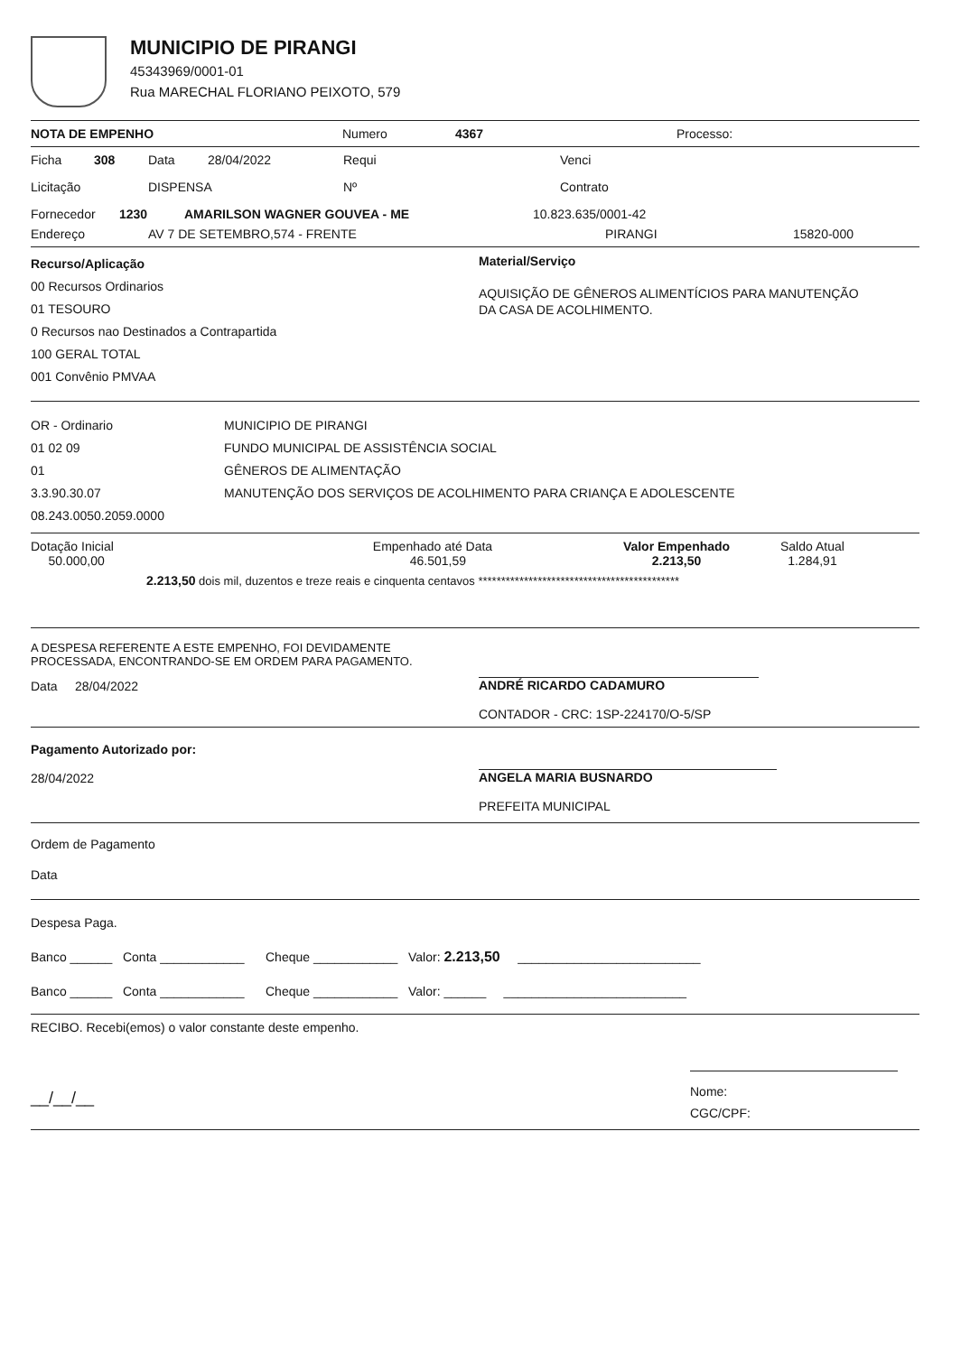MUNICIPIO DE PIRANGI
45343969/0001-01
Rua MARECHAL FLORIANO PEIXOTO, 579
NOTA DE EMPENHO Numero 4367 Processo:
Ficha 308 Data 28/04/2022 Requi Venci
Licitação DISPENSA Nº Contrato
Fornecedor 1230 AMARILSON WAGNER GOUVEA - ME 10.823.635/0001-42
Endereço AV 7 DE SETEMBRO,574 - FRENTE PIRANGI 15820-000
Recurso/Aplicação
00 Recursos Ordinarios
01 TESOURO
0 Recursos nao Destinados a Contrapartida
100 GERAL TOTAL
001 Convênio PMVAA
Material/Serviço
AQUISIÇÃO DE GÊNEROS ALIMENTÍCIOS PARA MANUTENÇÃO
DA CASA DE ACOLHIMENTO.
OR - Ordinario
01 02 09
01
3.3.90.30.07
08.243.0050.2059.0000
MUNICIPIO DE PIRANGI
FUNDO MUNICIPAL DE ASSISTÊNCIA SOCIAL
GÊNEROS DE ALIMENTAÇÃO
MANUTENÇÃO DOS SERVIÇOS DE ACOLHIMENTO PARA CRIANÇA E ADOLESCENTE
Dotação Inicial
50.000,00 Empenhado até Data
46.501,59 Valor Empenhado
2.213,50 Saldo Atual
1.284,91
2.213,50 dois mil, duzentos e treze reais e cinquenta centavos ********************************************
A DESPESA REFERENTE A ESTE EMPENHO, FOI DEVIDAMENTE
PROCESSADA, ENCONTRANDO-SE EM ORDEM PARA PAGAMENTO.
Data 28/04/2022
ANDRÉ RICARDO CADAMURO
CONTADOR - CRC: 1SP-224170/O-5/SP
Pagamento Autorizado por:
28/04/2022
ANGELA MARIA BUSNARDO
PREFEITA MUNICIPAL
Ordem de Pagamento
Data
Despesa Paga.
Banco ______ Conta ____________ Cheque ____________ Valor: 2.213,50 __________________________
Banco ______ Conta ____________ Cheque ____________ Valor: ______ __________________________
RECIBO. Recebi(emos) o valor constante deste empenho.
__/__/__
Nome:
CGC/CPF: